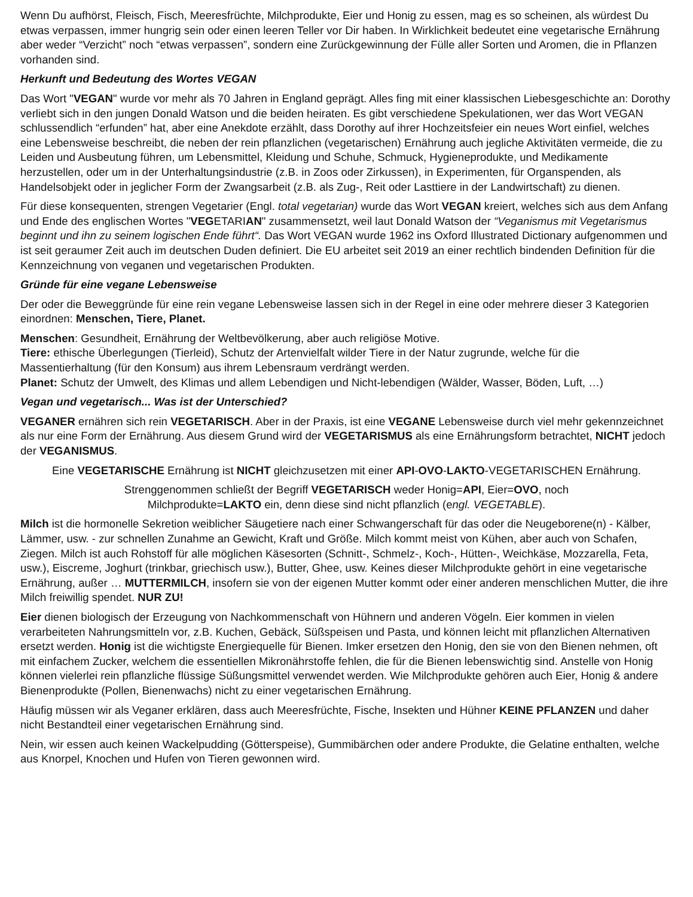Wenn Du aufhörst, Fleisch, Fisch, Meeresfrüchte, Milchprodukte, Eier und Honig zu essen, mag es so scheinen, als würdest Du etwas verpassen, immer hungrig sein oder einen leeren Teller vor Dir haben. In Wirklichkeit bedeutet eine vegetarische Ernährung aber weder “Verzicht” noch “etwas verpassen”, sondern eine Zurückgewinnung der Fülle aller Sorten und Aromen, die in Pflanzen vorhanden sind.
Herkunft und Bedeutung des Wortes VEGAN
Das Wort "VEGAN" wurde vor mehr als 70 Jahren in England geprägt. Alles fing mit einer klassischen Liebesgeschichte an: Dorothy verliebt sich in den jungen Donald Watson und die beiden heiraten. Es gibt verschiedene Spekulationen, wer das Wort VEGAN schlussendlich “erfunden” hat, aber eine Anekdote erzählt, dass Dorothy auf ihrer Hochzeitsfeier ein neues Wort einfiel, welches eine Lebensweise beschreibt, die neben der rein pflanzlichen (vegetarischen) Ernährung auch jegliche Aktivitäten vermeide, die zu Leiden und Ausbeutung führen, um Lebensmittel, Kleidung und Schuhe, Schmuck, Hygieneprodukte, und Medikamente herzustellen, oder um in der Unterhaltungsindustrie (z.B. in Zoos oder Zirkussen), in Experimenten, für Organspenden, als Handelsobjekt oder in jeglicher Form der Zwangsarbeit (z.B. als Zug-, Reit oder Lasttiere in der Landwirtschaft) zu dienen.
Für diese konsequenten, strengen Vegetarier (Engl. total vegetarian) wurde das Wort VEGAN kreiert, welches sich aus dem Anfang und Ende des englischen Wortes "VEGETARIAN" zusammensetzt, weil laut Donald Watson der “Veganismus mit Vegetarismus beginnt und ihn zu seinem logischen Ende führt“. Das Wort VEGAN wurde 1962 ins Oxford Illustrated Dictionary aufgenommen und ist seit geraumer Zeit auch im deutschen Duden definiert. Die EU arbeitet seit 2019 an einer rechtlich bindenden Definition für die Kennzeichnung von veganen und vegetarischen Produkten.
Gründe für eine vegane Lebensweise
Der oder die Beweggründe für eine rein vegane Lebensweise lassen sich in der Regel in eine oder mehrere dieser 3 Kategorien einordnen: Menschen, Tiere, Planet.
Menschen: Gesundheit, Ernährung der Weltbevölkerung, aber auch religiöse Motive.
Tiere: ethische Überlegungen (Tierleid), Schutz der Artenvielfalt wilder Tiere in der Natur zugrunde, welche für die Massentierhaltung (für den Konsum) aus ihrem Lebensraum verdrängt werden.
Planet: Schutz der Umwelt, des Klimas und allem Lebendigen und Nicht-lebendigen (Wälder, Wasser, Böden, Luft, …)
Vegan und vegetarisch... Was ist der Unterschied?
VEGANER ernähren sich rein VEGETARISCH. Aber in der Praxis, ist eine VEGANE Lebensweise durch viel mehr gekennzeichnet als nur eine Form der Ernährung. Aus diesem Grund wird der VEGETARISMUS als eine Ernährungsform betrachtet, NICHT jedoch der VEGANISMUS.
Eine VEGETARISCHE Ernährung ist NICHT gleichzusetzen mit einer API-OVO-LAKTO-VEGETARISCHEN Ernährung.
Strenggenommen schließt der Begriff VEGETARISCH weder Honig=API, Eier=OVO, noch
Milchprodukte=LAKTO ein, denn diese sind nicht pflanzlich (engl. VEGETABLE).
Milch ist die hormonelle Sekretion weiblicher Säugetiere nach einer Schwangerschaft für das oder die Neugeborene(n) - Kälber, Lämmer, usw. - zur schnellen Zunahme an Gewicht, Kraft und Größe. Milch kommt meist von Kühen, aber auch von Schafen, Ziegen. Milch ist auch Rohstoff für alle möglichen Käsesorten (Schnitt-, Schmelz-, Koch-, Hütten-, Weichkäse, Mozzarella, Feta, usw.), Eiscreme, Joghurt (trinkbar, griechisch usw.), Butter, Ghee, usw. Keines dieser Milchprodukte gehört in eine vegetarische Ernährung, außer … MUTTERMILCH, insofern sie von der eigenen Mutter kommt oder einer anderen menschlichen Mutter, die ihre Milch freiwillig spendet. NUR ZU!
Eier dienen biologisch der Erzeugung von Nachkommenschaft von Hühnern und anderen Vögeln. Eier kommen in vielen verarbeiteten Nahrungsmitteln vor, z.B. Kuchen, Gebäck, Süßspeisen und Pasta, und können leicht mit pflanzlichen Alternativen ersetzt werden. Honig ist die wichtigste Energiequelle für Bienen. Imker ersetzen den Honig, den sie von den Bienen nehmen, oft mit einfachem Zucker, welchem die essentiellen Mikronährstoffe fehlen, die für die Bienen lebenswichtig sind. Anstelle von Honig können vielerlei rein pflanzliche flüssige Süßungsmittel verwendet werden. Wie Milchprodukte gehören auch Eier, Honig & andere Bienenprodukte (Pollen, Bienenwachs) nicht zu einer vegetarischen Ernährung.
Häufig müssen wir als Veganer erklären, dass auch Meeresfrüchte, Fische, Insekten und Hühner KEINE PFLANZEN und daher nicht Bestandteil einer vegetarischen Ernährung sind.
Nein, wir essen auch keinen Wackelpudding (Götterspeise), Gummibärchen oder andere Produkte, die Gelatine enthalten, welche aus Knorpel, Knochen und Hufen von Tieren gewonnen wird.